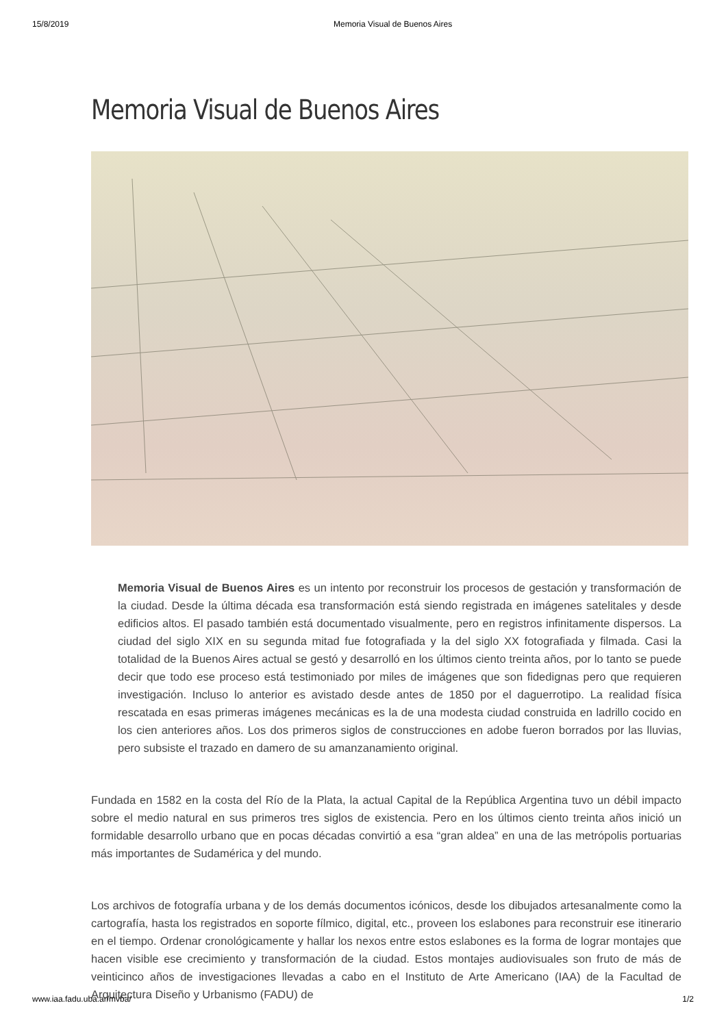15/8/2019 Memoria Visual de Buenos Aires
Memoria Visual de Buenos Aires
Memoria Visual de Buenos Aires es un intento por reconstruir los procesos de gestación y transformación de la ciudad. Desde la última década esa transformación está siendo registrada en imágenes satelitales y desde edificios altos. El pasado también está documentado visualmente, pero en registros infinitamente dispersos. La ciudad del siglo XIX en su segunda mitad fue fotografiada y la del siglo XX fotografiada y filmada. Casi la totalidad de la Buenos Aires actual se gestó y desarrolló en los últimos ciento treinta años, por lo tanto se puede decir que todo ese proceso está testimoniado por miles de imágenes que son fidedignas pero que requieren investigación. Incluso lo anterior es avistado desde antes de 1850 por el daguerrotipo. La realidad física rescatada en esas primeras imágenes mecánicas es la de una modesta ciudad construida en ladrillo cocido en los cien anteriores años. Los dos primeros siglos de construcciones en adobe fueron borrados por las lluvias, pero subsiste el trazado en damero de su amanzanamiento original.
Fundada en 1582 en la costa del Río de la Plata, la actual Capital de la República Argentina tuvo un débil impacto sobre el medio natural en sus primeros tres siglos de existencia. Pero en los últimos ciento treinta años inició un formidable desarrollo urbano que en pocas décadas convirtió a esa “gran aldea” en una de las metrópolis portuarias más importantes de Sudamérica y del mundo.
Los archivos de fotografía urbana y de los demás documentos icónicos, desde los dibujados artesanalmente como la cartografía, hasta los registrados en soporte fílmico, digital, etc., proveen los eslabones para reconstruir ese itinerario en el tiempo. Ordenar cronológicamente y hallar los nexos entre estos eslabones es la forma de lograr montajes que hacen visible ese crecimiento y transformación de la ciudad. Estos montajes audiovisuales son fruto de más de veinticinco años de investigaciones llevadas a cabo en el Instituto de Arte Americano (IAA) de la Facultad de Arquitectura Diseño y Urbanismo (FADU) de
www.iaa.fadu.uba.ar/mvba/ 1/2